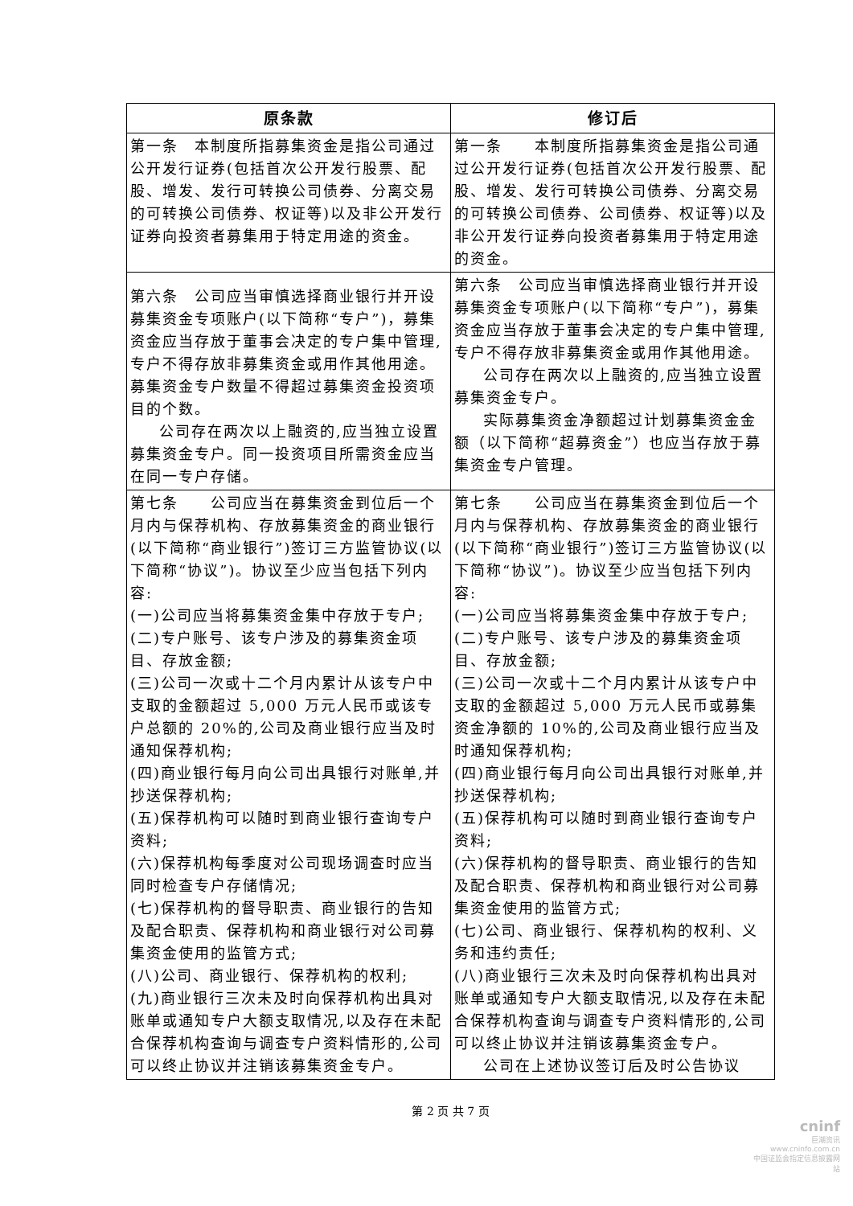| 原条款 | 修订后 |
| --- | --- |
| 第一条 本制度所指募集资金是指公司通过公开发行证券(包括首次公开发行股票、配股、增发、发行可转换公司债券、分离交易的可转换公司债券、权证等)以及非公开发行证券向投资者募集用于特定用途的资金。 | 第一条 本制度所指募集资金是指公司通过公开发行证券(包括首次公开发行股票、配股、增发、发行可转换公司债券、分离交易的可转换公司债券、公司债券、权证等)以及非公开发行证券向投资者募集用于特定用途的资金。 |
| 第六条 公司应当审慎选择商业银行并开设募集资金专项账户(以下简称“专户”)，募集资金应当存放于董事会决定的专户集中管理,专户不得存放非募集资金或用作其他用途。募集资金专户数量不得超过募集资金投资项目的个数。 公司存在两次以上融资的,应当独立设置募集资金专户。同一投资项目所需资金应当在同一专户存储。 | 第六条 公司应当审慎选择商业银行并开设募集资金专项账户(以下简称“专户”)，募集资金应当存放于董事会决定的专户集中管理,专户不得存放非募集资金或用作其他用途。 公司存在两次以上融资的,应当独立设置募集资金专户。 实际募集资金净额超过计划募集资金金额（以下简称“超募资金”）也应当存放于募集资金专户管理。 |
| 第七条 公司应当在募集资金到位后一个月内与保荐机构、存放募集资金的商业银行(以下简称“商业银行”)签订三方监管协议(以下简称“协议”)。协议至少应当包括下列内容: (一)公司应当将募集资金集中存放于专户; (二)专户账号、该专户涉及的募集资金项目、存放金额; (三)公司一次或十二个月内累计从该专户中支取的金额超过 5,000 万元人民币或该专户总额的 20%的,公司及商业银行应当及时通知保荐机构; (四)商业银行每月向公司出具银行对账单,并抄送保荐机构; (五)保荐机构可以随时到商业银行查询专户资料; (六)保荐机构每季度对公司现场调查时应当同时检查专户存储情况; (七)保荐机构的督导职责、商业银行的告知及配合职责、保荐机构和商业银行对公司募集资金使用的监管方式; (八)公司、商业银行、保荐机构的权利; (九)商业银行三次未及时向保荐机构出具对账单或通知专户大额支取情况,以及存在未配合保荐机构查询与调查专户资料情形的,公司可以终止协议并注销该募集资金专户。 | 第七条 公司应当在募集资金到位后一个月内与保荐机构、存放募集资金的商业银行(以下简称“商业银行”)签订三方监管协议(以下简称“协议”)。协议至少应当包括下列内容: (一)公司应当将募集资金集中存放于专户; (二)专户账号、该专户涉及的募集资金项目、存放金额; (三)公司一次或十二个月内累计从该专户中支取的金额超过 5,000 万元人民币或募集资金净额的 10%的,公司及商业银行应当及时通知保荐机构; (四)商业银行每月向公司出具银行对账单,并抄送保荐机构; (五)保荐机构可以随时到商业银行查询专户资料; (六)保荐机构的督导职责、商业银行的告知及配合职责、保荐机构和商业银行对公司募集资金使用的监管方式; (七)公司、商业银行、保荐机构的权利、义务和违约责任; (八)商业银行三次未及时向保荐机构出具对账单或通知专户大额支取情况,以及存在未配合保荐机构查询与调查专户资料情形的,公司可以终止协议并注销该募集资金专户。 公司在上述协议签订后及时公告协议 |
第 2 页 共 7 页
cninf
巨潮资讯
www.cninfo.com.cn
中国证监会指定信息披露网站